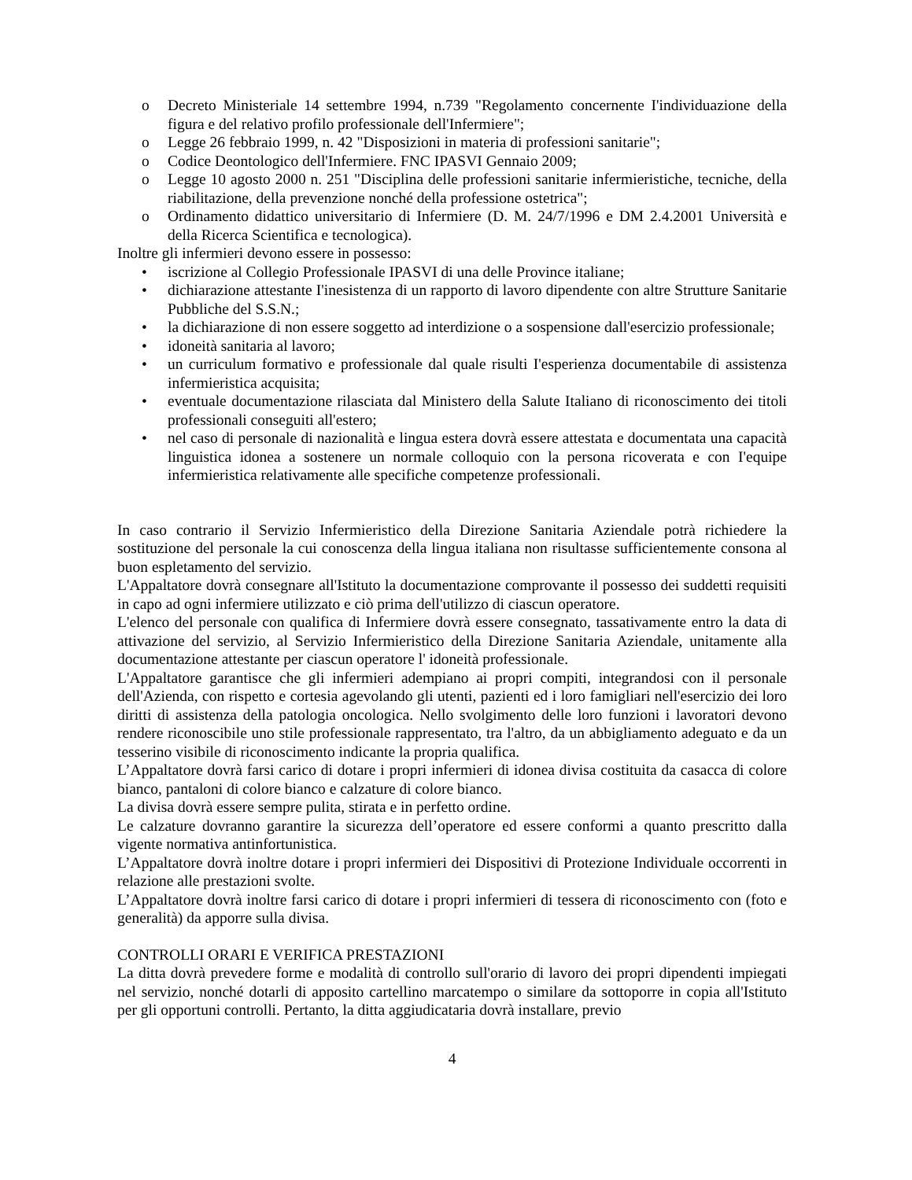o Decreto Ministeriale 14 settembre 1994, n.739 "Regolamento concernente I'individuazione della figura e del relativo profilo professionale dell'Infermiere";
o Legge 26 febbraio 1999, n. 42 "Disposizioni in materia di professioni sanitarie";
o Codice Deontologico dell'Infermiere. FNC IPASVI Gennaio 2009;
o Legge 10 agosto 2000 n. 251 "Disciplina delle professioni sanitarie infermieristiche, tecniche, della riabilitazione, della prevenzione nonché della professione ostetrica";
o Ordinamento didattico universitario di Infermiere (D. M. 24/7/1996 e DM 2.4.2001 Università e della Ricerca Scientifica e tecnologica).
Inoltre gli infermieri devono essere in possesso:
• iscrizione al Collegio Professionale IPASVI di una delle Province italiane;
• dichiarazione attestante I'inesistenza di un rapporto di lavoro dipendente con altre Strutture Sanitarie Pubbliche del S.S.N.;
• la dichiarazione di non essere soggetto ad interdizione o a sospensione dall'esercizio professionale;
• idoneità sanitaria al lavoro;
• un curriculum formativo e professionale dal quale risulti I'esperienza documentabile di assistenza infermieristica acquisita;
• eventuale documentazione rilasciata dal Ministero della Salute Italiano di riconoscimento dei titoli professionali conseguiti all'estero;
• nel caso di personale di nazionalità e lingua estera dovrà essere attestata e documentata una capacità linguistica idonea a sostenere un normale colloquio con la persona ricoverata e con I'equipe infermieristica relativamente alle specifiche competenze professionali.
In caso contrario il Servizio Infermieristico della Direzione Sanitaria Aziendale potrà richiedere la sostituzione del personale la cui conoscenza della lingua italiana non risultasse sufficientemente consona al buon espletamento del servizio.
L'Appaltatore dovrà consegnare all'Istituto la documentazione comprovante il possesso dei suddetti requisiti in capo ad ogni infermiere utilizzato e ciò prima dell'utilizzo di ciascun operatore.
L'elenco del personale con qualifica di Infermiere dovrà essere consegnato, tassativamente entro la data di attivazione del servizio, al Servizio Infermieristico della Direzione Sanitaria Aziendale, unitamente alla documentazione attestante per ciascun operatore l' idoneità professionale.
L'Appaltatore garantisce che gli infermieri adempiano ai propri compiti, integrandosi con il personale dell'Azienda, con rispetto e cortesia agevolando gli utenti, pazienti ed i loro famigliari nell'esercizio dei loro diritti di assistenza della patologia oncologica. Nello svolgimento delle loro funzioni i lavoratori devono rendere riconoscibile uno stile professionale rappresentato, tra l'altro, da un abbigliamento adeguato e da un tesserino visibile di riconoscimento indicante la propria qualifica.
L’Appaltatore dovrà farsi carico di dotare i propri infermieri di idonea divisa costituita da casacca di colore bianco, pantaloni di colore bianco e calzature di colore bianco.
La divisa dovrà essere sempre pulita, stirata e in perfetto ordine.
Le calzature dovranno garantire la sicurezza dell’operatore ed essere conformi a quanto prescritto dalla vigente normativa antinfortunistica.
L’Appaltatore dovrà inoltre dotare i propri infermieri dei Dispositivi di Protezione Individuale occorrenti in relazione alle prestazioni svolte.
L’Appaltatore dovrà inoltre farsi carico di dotare i propri infermieri di tessera di riconoscimento con (foto e generalità) da apporre sulla divisa.
CONTROLLI ORARI E VERIFICA PRESTAZIONI
La ditta dovrà prevedere forme e modalità di controllo sull'orario di lavoro dei propri dipendenti impiegati nel servizio, nonché dotarli di apposito cartellino marcatempo o similare da sottoporre in copia all'Istituto per gli opportuni controlli. Pertanto, la ditta aggiudicataria dovrà installare, previo
4